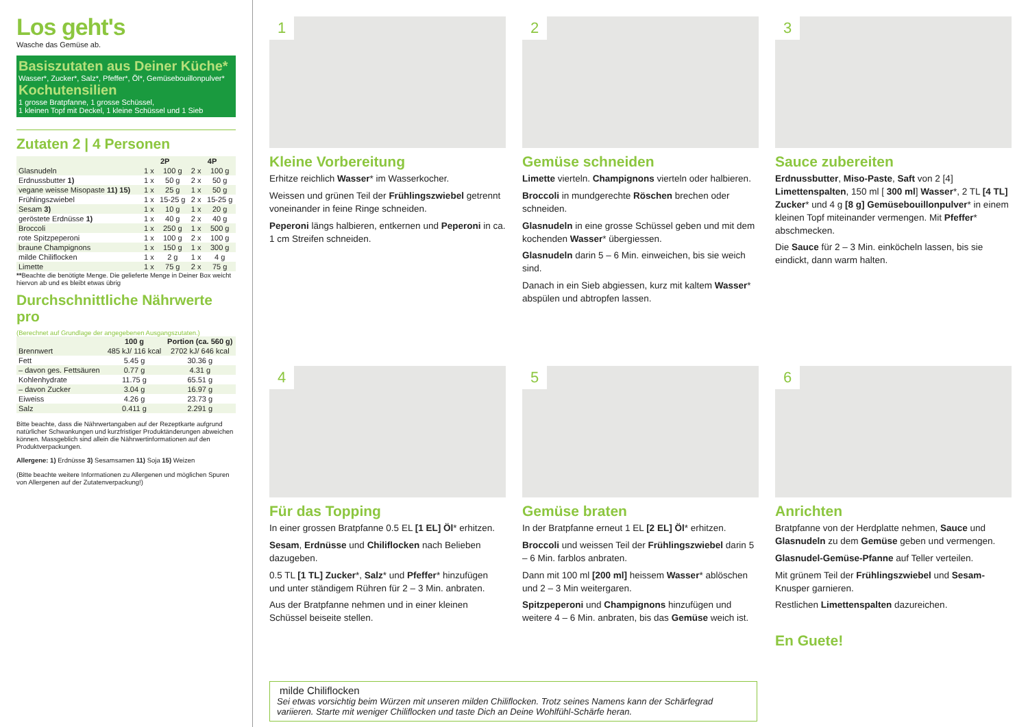Los geht's
Wasche das Gemüse ab.
Basiszutaten aus Deiner Küche*
Wasser*, Zucker*, Salz*, Pfeffer*, Öl*, Gemüsebouillonpulver*
Kochutensilien
1 grosse Bratpfanne, 1 grosse Schüssel,
1 kleinen Topf mit Deckel, 1 kleine Schüssel und 1 Sieb
Zutaten 2 | 4 Personen
| | 2P | | 4P | |
| --- | --- | --- | --- | --- |
| Glasnudeln | 1 x | 100 g | 2 x | 100 g |
| Erdnussbutter 1) | 1 x | 50 g | 2 x | 50 g |
| vegane weisse Misopaste 11) 15) | 1 x | 25 g | 1 x | 50 g |
| Frühlingszwiebel | 1 x | 15-25 g | 2 x | 15-25 g |
| Sesam 3) | 1 x | 10 g | 1 x | 20 g |
| geröstete Erdnüsse 1) | 1 x | 40 g | 2 x | 40 g |
| Broccoli | 1 x | 250 g | 1 x | 500 g |
| rote Spitzpeperoni | 1 x | 100 g | 2 x | 100 g |
| braune Champignons | 1 x | 150 g | 1 x | 300 g |
| milde Chiliflocken | 1 x | 2 g | 1 x | 4 g |
| Limette | 1 x | 75 g | 2 x | 75 g |
**Beachte die benötigte Menge. Die gelieferte Menge in Deiner Box weicht hiervon ab und es bleibt etwas übrig
Durchschnittliche Nährwerte pro
(Berechnet auf Grundlage der angegebenen Ausgangszutaten.)
| | 100 g | Portion (ca. 560 g) |
| --- | --- | --- |
| Brennwert | 485 kJ/ 116 kcal | 2702 kJ/ 646 kcal |
| Fett | 5.45 g | 30.36 g |
| – davon ges. Fettsäuren | 0.77 g | 4.31 g |
| Kohlenhydrate | 11.75 g | 65.51 g |
| – davon Zucker | 3.04 g | 16.97 g |
| Eiweiss | 4.26 g | 23.73 g |
| Salz | 0.411 g | 2.291 g |
Bitte beachte, dass die Nährwertangaben auf der Rezeptkarte aufgrund natürlicher Schwankungen und kurzfristiger Produktänderungen abweichen können. Massgeblich sind allein die Nährwertinformationen auf den Produktverpackungen.
Allergene: 1) Erdnüsse 3) Sesamsamen 11) Soja 15) Weizen
(Bitte beachte weitere Informationen zu Allergenen und möglichen Spuren von Allergenen auf der Zutatenverpackung!)
1
Kleine Vorbereitung
Erhitze reichlich Wasser* im Wasserkocher.
Weissen und grünen Teil der Frühlingszwiebel getrennt voneinander in feine Ringe schneiden.
Peperoni längs halbieren, entkernen und Peperoni in ca. 1 cm Streifen schneiden.
2
Gemüse schneiden
Limette vierteln. Champignons vierteln oder halbieren.
Broccoli in mundgerechte Röschen brechen oder schneiden.
Glasnudeln in eine grosse Schüssel geben und mit dem kochenden Wasser* übergiessen.
Glasnudeln darin 5 – 6 Min. einweichen, bis sie weich sind.
Danach in ein Sieb abgiessen, kurz mit kaltem Wasser* abspülen und abtropfen lassen.
3
Sauce zubereiten
Erdnussbutter, Miso-Paste, Saft von 2 [4] Limettenspalten, 150 ml [ 300 ml] Wasser*, 2 TL [4 TL] Zucker* und 4 g [8 g] Gemüsebouillonpulver* in einem kleinen Topf miteinander vermengen. Mit Pfeffer* abschmecken.
Die Sauce für 2 – 3 Min. einköcheln lassen, bis sie eindickt, dann warm halten.
4
Für das Topping
In einer grossen Bratpfanne 0.5 EL [1 EL] Öl* erhitzen.
Sesam, Erdnüsse und Chiliflocken nach Belieben dazugeben.
0.5 TL [1 TL] Zucker*, Salz* und Pfeffer* hinzufügen und unter ständigem Rühren für 2 – 3 Min. anbraten.
Aus der Bratpfanne nehmen und in einer kleinen Schüssel beiseite stellen.
5
Gemüse braten
In der Bratpfanne erneut 1 EL [2 EL] Öl* erhitzen.
Broccoli und weissen Teil der Frühlingszwiebel darin 5 – 6 Min. farblos anbraten.
Dann mit 100 ml [200 ml] heissem Wasser* ablöschen und 2 – 3 Min weitergaren.
Spitzpeperoni und Champignons hinzufügen und weitere 4 – 6 Min. anbraten, bis das Gemüse weich ist.
6
Anrichten
Bratpfanne von der Herdplatte nehmen, Sauce und Glasnudeln zu dem Gemüse geben und vermengen.
Glasnudel-Gemüse-Pfanne auf Teller verteilen.
Mit grünem Teil der Frühlingszwiebel und Sesam-Knusper garnieren.
Restlichen Limettenspalten dazureichen.
En Guete!
milde Chiliflocken
Sei etwas vorsichtig beim Würzen mit unseren milden Chiliflocken. Trotz seines Namens kann der Schärfegrad variieren. Starte mit weniger Chiliflocken und taste Dich an Deine Wohlfühl-Schärfe heran.